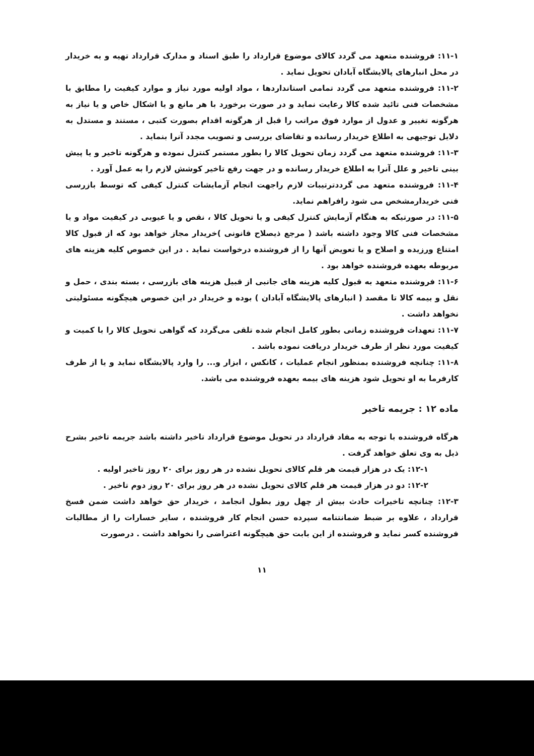۱۱-۱: فروشنده متعهد می گردد کالای موضوع قرارداد را طبق اسناد و مدارک قرارداد تهیه و به خریدار در محل انبارهای پالایشگاه آبادان تحویل نماید .
۱۱-۲: فروشنده متعهد می گردد تمامی استانداردها ، مواد اولیه مورد نیاز و موارد کیفیت را مطابق با مشخصات فنی تائید شده کالا رعایت نماید و در صورت برخورد با هر مانع و یا اشکال خاص و یا نیاز به هرگونه تغییر و عدول از موارد فوق مراتب را قبل از هرگونه اقدام بصورت کتبی ، مستند و مستدل به دلایل توجیهی به اطلاع خریدار رسانده و تقاضای بررسی و تصویب مجدد آنرا بنماید .
۱۱-۳: فروشنده متعهد می گردد زمان تحویل کالا را بطور مستمر کنترل نموده و هرگونه تاخیر و یا پیش بینی تاخیر و علل آنرا به اطلاع خریدار رسانده و در جهت رفع تاخیر کوشش لازم را به عمل آورد .
۱۱-۴: فروشنده متعهد می گرددترتیبات لازم راجهت انجام آزمایشات کنترل کیفی که توسط بازرسی فنی خریدارمشخص می شود رافراهم نماید.
۱۱-۵: در صورتیکه به هنگام آزمایش کنترل کیفی و یا تحویل کالا ، نقص و یا عیوبی در کیفیت مواد و یا مشخصات فنی کالا وجود داشته باشد ( مرجع ذیصلاح قانونی )خریدار مجاز خواهد بود که از قبول کالا امتناع ورزیده و اصلاح و یا تعویض آنها را از فروشنده درخواست نماید . در این خصوص کلیه هزینه های مربوطه بعهده فروشنده خواهد بود .
۱۱-۶: فروشنده متعهد به قبول کلیه هزینه های جانبی از قبیل هزینه های بازرسی ، بسته بندی ، حمل و نقل و بیمه کالا تا مقصد ( انبارهای پالایشگاه آبادان ) بوده و خریدار در این خصوص هیچگونه مسئولیتی نخواهد داشت .
۱۱-۷: تعهدات فروشنده زمانی بطور کامل انجام شده تلقی می‌گردد که گواهی تحویل کالا را با کمیت و کیفیت مورد نظر از طرف خریدار دریافت نموده باشد .
۱۱-۸: چنانچه فروشنده بمنظور انجام عملیات ، کانکس ، ابزار و... را وارد پالایشگاه نماید و یا از طرف کارفرما به او تحویل شود هزینه های بیمه بعهده فروشنده می باشد.
ماده ۱۲ : جریمه تاخیر
هرگاه فروشنده با توجه به مفاد قرارداد در تحویل موضوع قرارداد تاخیر داشته باشد جریمه تاخیر بشرح ذیل به وی تعلق خواهد گرفت .
۱۲-۱: یک در هزار قیمت هر قلم کالای تحویل نشده در هر روز برای ۲۰ روز تاخیر اولیه .
۱۲-۲: دو در هزار قیمت هر قلم کالای تحویل نشده در هر روز برای ۲۰ روز دوم تاخیر .
۱۲-۳: چنانچه تاخیرات حادث بیش از چهل روز بطول انجامد ، خریدار حق خواهد داشت ضمن فسخ قرارداد ، علاوه بر ضبط ضمانتنامه سپرده حسن انجام کار فروشنده ، سایر خسارات را از مطالبات فروشنده کسر نماید و فروشنده از این بابت حق هیچگونه اعتراضی را نخواهد داشت . درصورت
۱۱